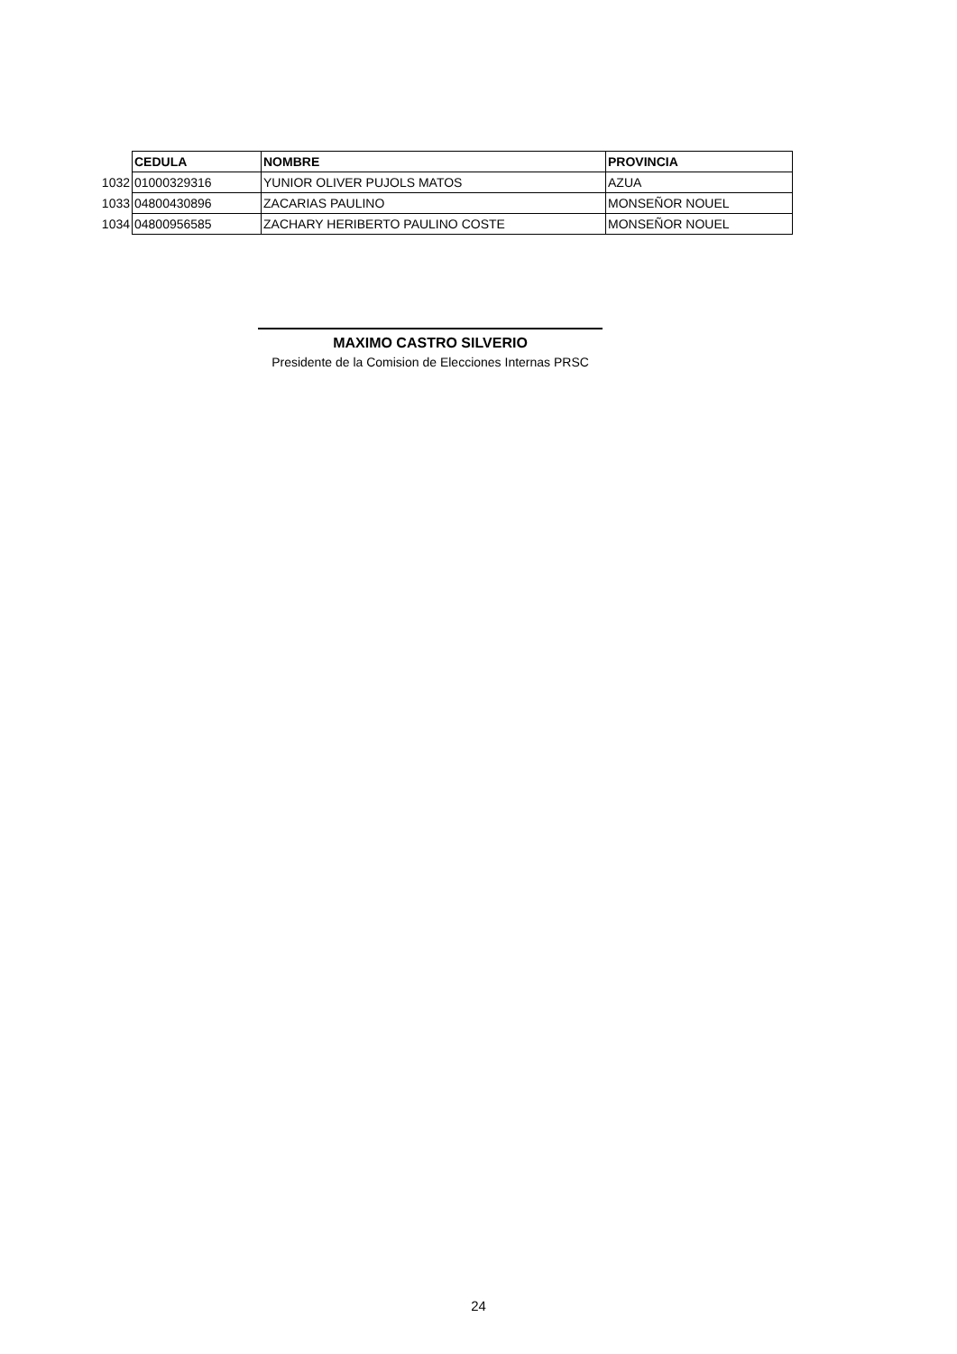| | CEDULA | NOMBRE | PROVINCIA |
| 1032 | 01000329316 | YUNIOR OLIVER PUJOLS MATOS | AZUA |
| 1033 | 04800430896 | ZACARIAS PAULINO | MONSEÑOR NOUEL |
| 1034 | 04800956585 | ZACHARY HERIBERTO PAULINO COSTE | MONSEÑOR NOUEL |
MAXIMO CASTRO SILVERIO
Presidente de la Comision de Elecciones Internas PRSC
24